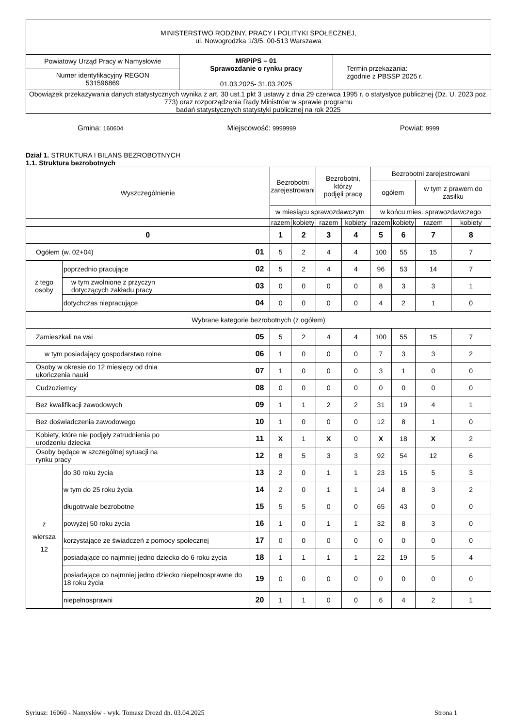| MINISTERSTWO RODZINY, PRACY I POLITYKI SPOŁECZNEJ, ul. Nowogrodzka 1/3/5, 00-513 Warszawa | | |
| Powiatowy Urząd Pracy w Namysłowie | MRPiPS – 01 Sprawozdanie o rynku pracy 01.03.2025 - 31.03.2025 | Termin przekazania: zgodnie z PBSSP 2025 r. |
| Numer identyfikacyjny REGON 531596869 | | |
| Obowiązek przekazywania danych statystycznych wynika z art. 30 ust.1 pkt 3 ustawy z dnia 29 czerwca 1995 r. o statystyce publicznej (Dz. U. 2023 poz. 773) oraz rozporządzenia Rady Ministrów w sprawie programu badań statystycznych statystyki publicznej na rok 2025 | | |
Gmina: 160604 Miejscowość: 9999999 Powiat: 9999
Dział 1. STRUKTURA I BILANS BEZROBOTNYCH
1.1. Struktura bezrobotnych
| Wyszczególnienie | | | Bezrobotni zarejestrowani | | Bezrobotni, którzy podjęli pracę | | Bezrobotni zarejestrowani | | | |
| --- | --- | --- | --- | --- | --- | --- | --- | --- | --- | --- |
| | | | | | | | ogółem | | w tym z prawem do zasiłku | |
| | | | w miesiącu sprawozdawczym | | | | w końcu mies. sprawozdawczego | | | |
| | | | razem | kobiety | razem | kobiety | razem | kobiety | razem | kobiety |
| 0 | | | 1 | 2 | 3 | 4 | 5 | 6 | 7 | 8 |
| Ogółem (w. 02+04) | | 01 | 5 | 2 | 4 | 4 | 100 | 55 | 15 | 7 |
| z tego osoby | poprzednio pracujące | 02 | 5 | 2 | 4 | 4 | 96 | 53 | 14 | 7 |
| | w tym zwolnione z przyczyn dotyczących zakładu pracy | 03 | 0 | 0 | 0 | 0 | 8 | 3 | 3 | 1 |
| | dotychczas niepracujące | 04 | 0 | 0 | 0 | 0 | 4 | 2 | 1 | 0 |
| Wybrane kategorie bezrobotnych (z ogółem) | | | | | | | | | | |
| Zamieszkali na wsi | | 05 | 5 | 2 | 4 | 4 | 100 | 55 | 15 | 7 |
| w tym posiadający gospodarstwo rolne | | 06 | 1 | 0 | 0 | 0 | 7 | 3 | 3 | 2 |
| Osoby w okresie do 12 miesięcy od dnia ukończenia nauki | | 07 | 1 | 0 | 0 | 0 | 3 | 1 | 0 | 0 |
| Cudzoziemcy | | 08 | 0 | 0 | 0 | 0 | 0 | 0 | 0 | 0 |
| Bez kwalifikacji zawodowych | | 09 | 1 | 1 | 2 | 2 | 31 | 19 | 4 | 1 |
| Bez doświadczenia zawodowego | | 10 | 1 | 0 | 0 | 0 | 12 | 8 | 1 | 0 |
| Kobiety, które nie podjęły zatrudnienia po urodzeniu dziecka | | 11 | X | 1 | X | 0 | X | 18 | X | 2 |
| Osoby będące w szczególnej sytuacji na rynku pracy | | 12 | 8 | 5 | 3 | 3 | 92 | 54 | 12 | 6 |
| z wiersza 12 | do 30 roku życia | 13 | 2 | 0 | 1 | 1 | 23 | 15 | 5 | 3 |
| | w tym do 25 roku życia | 14 | 2 | 0 | 1 | 1 | 14 | 8 | 3 | 2 |
| | długotrwale bezrobotne | 15 | 5 | 5 | 0 | 0 | 65 | 43 | 0 | 0 |
| | powyżej 50 roku życia | 16 | 1 | 0 | 1 | 1 | 32 | 8 | 3 | 0 |
| | korzystające ze świadczeń z pomocy społecznej | 17 | 0 | 0 | 0 | 0 | 0 | 0 | 0 | 0 |
| | posiadające co najmniej jedno dziecko do 6 roku życia | 18 | 1 | 1 | 1 | 1 | 22 | 19 | 5 | 4 |
| | posiadające co najmniej jedno dziecko niepełnosprawne do 18 roku życia | 19 | 0 | 0 | 0 | 0 | 0 | 0 | 0 | 0 |
| | niepełnosprawni | 20 | 1 | 1 | 0 | 0 | 6 | 4 | 2 | 1 |
Syriusz: 16060 - Namysłów - wyk. Tomasz Drozd dn. 03.04.2025 Strona 1